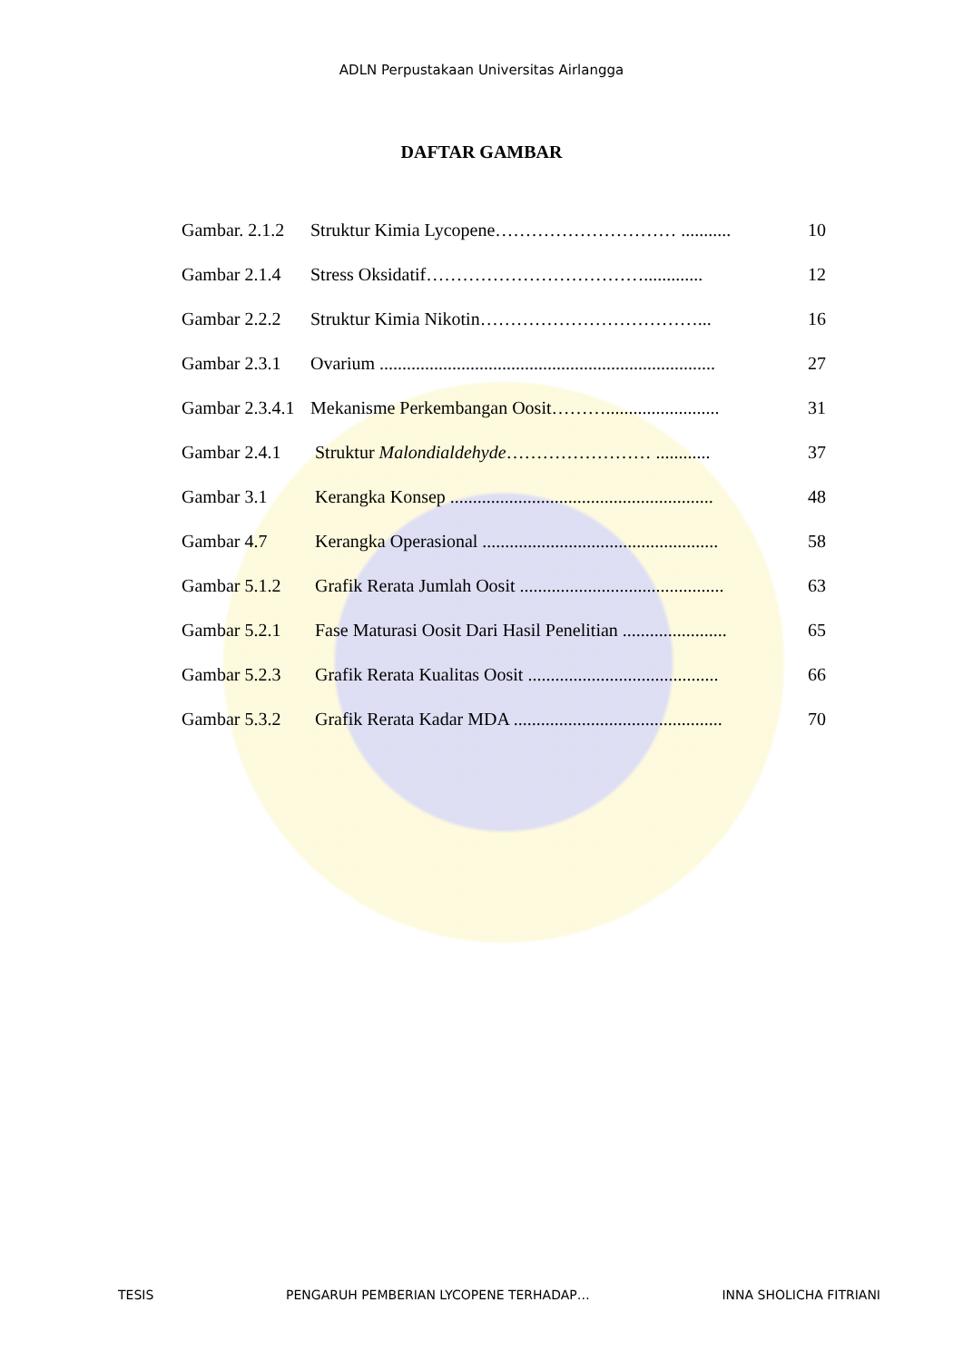ADLN Perpustakaan Universitas Airlangga
DAFTAR GAMBAR
| Gambar. 2.1.2 | Struktur Kimia Lycopene………………………… ........... | 10 |
| Gambar 2.1.4 | Stress Oksidatif………………………………............. | 12 |
| Gambar 2.2.2 | Struktur Kimia Nikotin………………………………... | 16 |
| Gambar 2.3.1 | Ovarium .......................................................................... | 27 |
| Gambar 2.3.4.1 | Mekanisme Perkembangan Oosit………......................... | 31 |
| Gambar 2.4.1 | Struktur Malondialdehyde …………………… ............ | 37 |
| Gambar 3.1 | Kerangka Konsep .......................................................... | 48 |
| Gambar 4.7 | Kerangka Operasional .................................................... | 58 |
| Gambar 5.1.2 | Grafik Rerata Jumlah Oosit ............................................. | 63 |
| Gambar 5.2.1 | Fase Maturasi Oosit Dari Hasil Penelitian ....................... | 65 |
| Gambar 5.2.3 | Grafik Rerata Kualitas Oosit .......................................... | 66 |
| Gambar 5.3.2 | Grafik Rerata Kadar MDA .............................................. | 70 |
TESIS PENGARUH PEMBERIAN LYCOPENE TERHADAP… INNA SHOLICHA FITRIANI